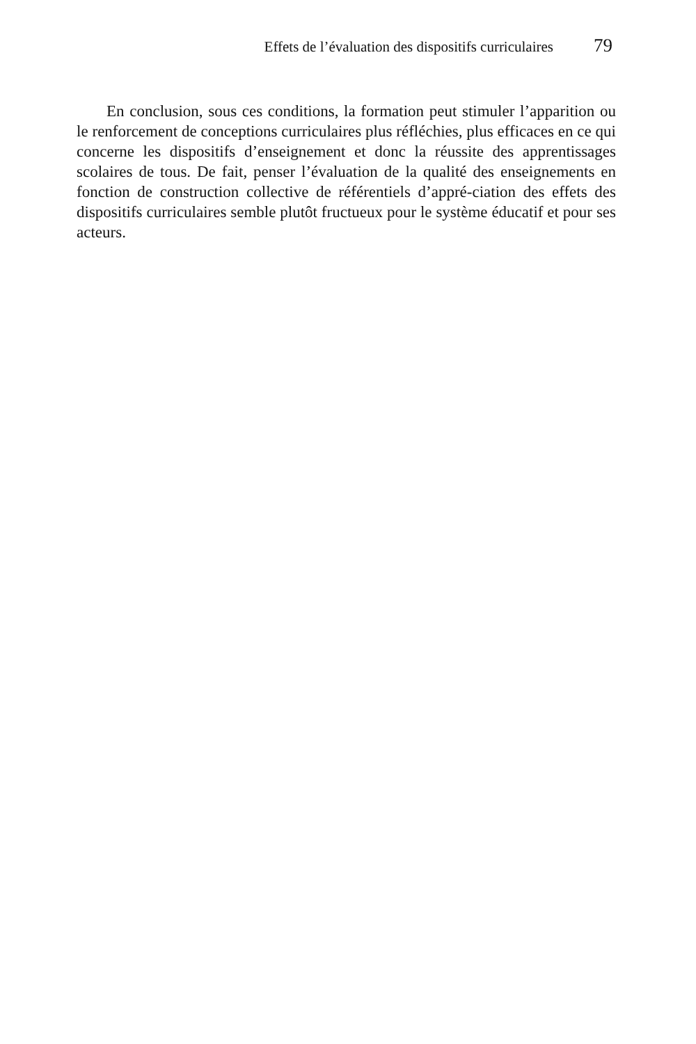Effets de l’évaluation des dispositifs curriculaires 79
En conclusion, sous ces conditions, la formation peut stimuler l’apparition ou le renforcement de conceptions curriculaires plus réfléchies, plus efficaces en ce qui concerne les dispositifs d’enseignement et donc la réussite des apprentissages scolaires de tous. De fait, penser l’évaluation de la qualité des enseignements en fonction de construction collective de référentiels d’appré-ciation des effets des dispositifs curriculaires semble plutôt fructueux pour le système éducatif et pour ses acteurs.